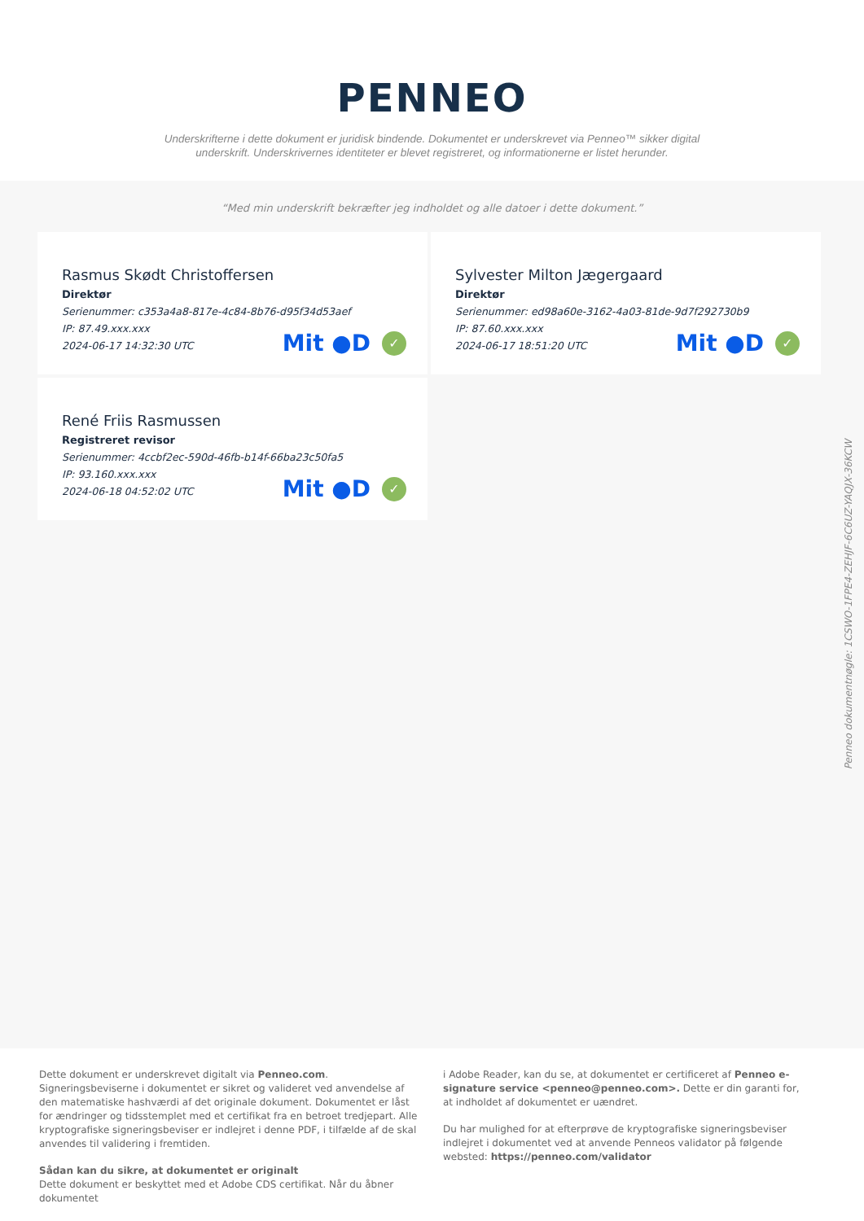PENNEO
Underskrifterne i dette dokument er juridisk bindende. Dokumentet er underskrevet via Penneo™ sikker digital underskrift. Underskrivernes identiteter er blevet registreret, og informationerne er listet herunder.
“Med min underskrift bekræfter jeg indholdet og alle datoer i dette dokument.”
Rasmus Skødt Christoffersen
Direktør
Serienummer: c353a4a8-817e-4c84-8b76-d95f34d53aef
IP: 87.49.xxx.xxx
2024-06-17 14:32:30 UTC
Mit ●D ✓
Sylvester Milton Jægergaard
Direktør
Serienummer: ed98a60e-3162-4a03-81de-9d7f292730b9
IP: 87.60.xxx.xxx
2024-06-17 18:51:20 UTC
Mit ●D ✓
René Friis Rasmussen
Registreret revisor
Serienummer: 4ccbf2ec-590d-46fb-b14f-66ba23c50fa5
IP: 93.160.xxx.xxx
2024-06-18 04:52:02 UTC
Mit ●D ✓
Penneo dokumentnøgle: 1CSWO-1FPE4-ZEHJF-6C6UZ-YAQJX-36KCW
Dette dokument er underskrevet digitalt via Penneo.com. Signeringsbeviserne i dokumentet er sikret og valideret ved anvendelse af den matematiske hashværdi af det originale dokument. Dokumentet er låst for ændringer og tidsstemplet med et certifikat fra en betroet tredjepart. Alle kryptografiske signeringsbeviser er indlejret i denne PDF, i tilfælde af de skal anvendes til validering i fremtiden.
Sådan kan du sikre, at dokumentet er originalt
Dette dokument er beskyttet med et Adobe CDS certifikat. Når du åbner dokumentet
i Adobe Reader, kan du se, at dokumentet er certificeret af Penneo e-signature service <penneo@penneo.com>. Dette er din garanti for, at indholdet af dokumentet er uændret.
Du har mulighed for at efterprøve de kryptografiske signeringsbeviser indlejret i dokumentet ved at anvende Penneos validator på følgende websted: https://penneo.com/validator